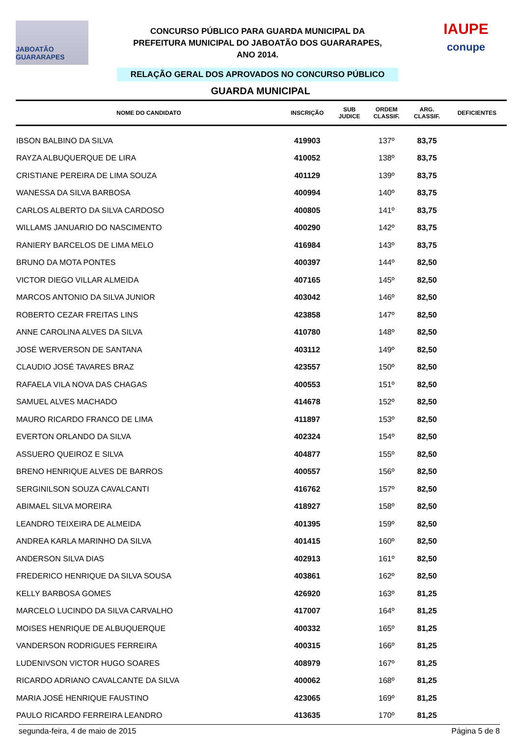JABOATÃO GUARARAPES
CONCURSO PÚBLICO PARA GUARDA MUNICIPAL DA
PREFEITURA MUNICIPAL DO JABOATÃO DOS GUARARAPES,
ANO 2014.
RELAÇÃO GERAL DOS APROVADOS NO CONCURSO PÚBLICO
IAUPE
conupe
GUARDA MUNICIPAL
| NOME DO CANDIDATO | INSCRIÇÃO | SUB JUDICE | ORDEM CLASSIF. | ARG. CLASSIF. | DEFICIENTES |
| --- | --- | --- | --- | --- | --- |
| IBSON BALBINO DA SILVA | 419903 | | 137º | 83,75 | |
| RAYZA ALBUQUERQUE DE LIRA | 410052 | | 138º | 83,75 | |
| CRISTIANE PEREIRA DE LIMA SOUZA | 401129 | | 139º | 83,75 | |
| WANESSA DA SILVA BARBOSA | 400994 | | 140º | 83,75 | |
| CARLOS ALBERTO DA SILVA CARDOSO | 400805 | | 141º | 83,75 | |
| WILLAMS JANUARIO DO NASCIMENTO | 400290 | | 142º | 83,75 | |
| RANIERY BARCELOS DE LIMA MELO | 416984 | | 143º | 83,75 | |
| BRUNO DA MOTA PONTES | 400397 | | 144º | 82,50 | |
| VICTOR DIEGO VILLAR ALMEIDA | 407165 | | 145º | 82,50 | |
| MARCOS ANTONIO DA SILVA JUNIOR | 403042 | | 146º | 82,50 | |
| ROBERTO CEZAR FREITAS LINS | 423858 | | 147º | 82,50 | |
| ANNE CAROLINA ALVES DA SILVA | 410780 | | 148º | 82,50 | |
| JOSÉ WERVERSON DE SANTANA | 403112 | | 149º | 82,50 | |
| CLAUDIO JOSÉ TAVARES BRAZ | 423557 | | 150º | 82,50 | |
| RAFAELA VILA NOVA DAS CHAGAS | 400553 | | 151º | 82,50 | |
| SAMUEL ALVES MACHADO | 414678 | | 152º | 82,50 | |
| MAURO RICARDO FRANCO DE LIMA | 411897 | | 153º | 82,50 | |
| EVERTON ORLANDO DA SILVA | 402324 | | 154º | 82,50 | |
| ASSUERO QUEIROZ E SILVA | 404877 | | 155º | 82,50 | |
| BRENO HENRIQUE ALVES DE BARROS | 400557 | | 156º | 82,50 | |
| SERGINILSON SOUZA CAVALCANTI | 416762 | | 157º | 82,50 | |
| ABIMAEL SILVA MOREIRA | 418927 | | 158º | 82,50 | |
| LEANDRO TEIXEIRA DE ALMEIDA | 401395 | | 159º | 82,50 | |
| ANDREA KARLA MARINHO DA SILVA | 401415 | | 160º | 82,50 | |
| ANDERSON SILVA DIAS | 402913 | | 161º | 82,50 | |
| FREDERICO HENRIQUE DA SILVA SOUSA | 403861 | | 162º | 82,50 | |
| KELLY BARBOSA GOMES | 426920 | | 163º | 81,25 | |
| MARCELO LUCINDO DA SILVA CARVALHO | 417007 | | 164º | 81,25 | |
| MOISES HENRIQUE DE ALBUQUERQUE | 400332 | | 165º | 81,25 | |
| VANDERSON RODRIGUES FERREIRA | 400315 | | 166º | 81,25 | |
| LUDENIVSON VICTOR HUGO SOARES | 408979 | | 167º | 81,25 | |
| RICARDO ADRIANO CAVALCANTE DA SILVA | 400062 | | 168º | 81,25 | |
| MARIA JOSÉ HENRIQUE FAUSTINO | 423065 | | 169º | 81,25 | |
| PAULO RICARDO FERREIRA LEANDRO | 413635 | | 170º | 81,25 | |
segunda-feira, 4 de maio de 2015 Página 5 de 8